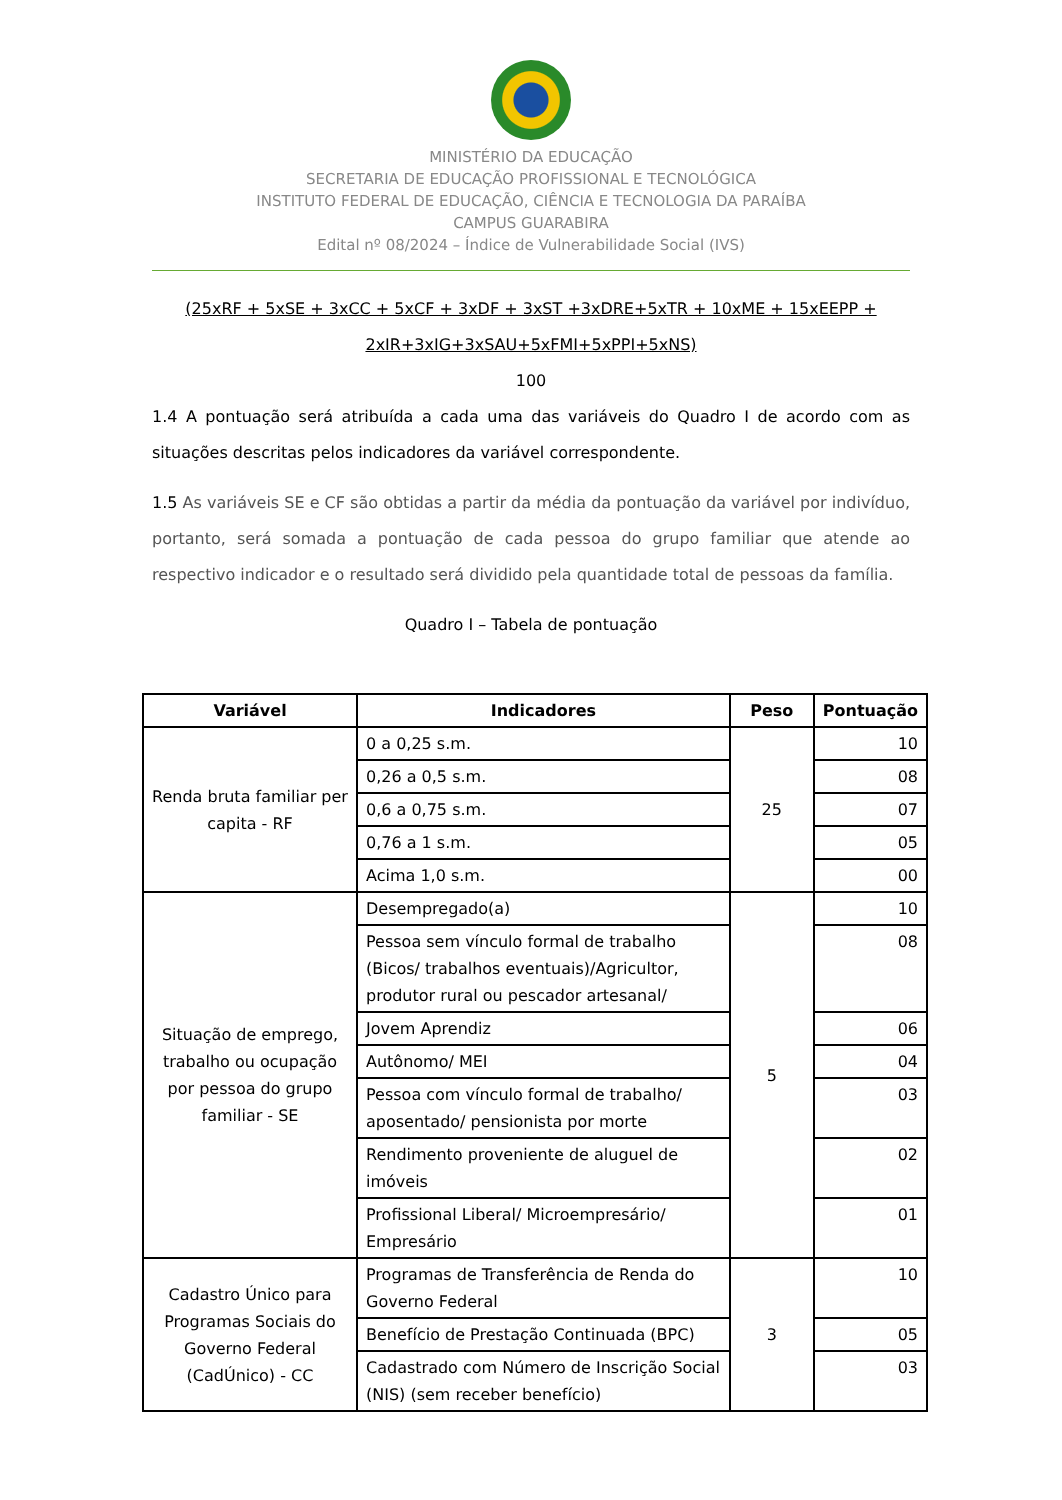MINISTÉRIO DA EDUCAÇÃO
SECRETARIA DE EDUCAÇÃO PROFISSIONAL E TECNOLÓGICA
INSTITUTO FEDERAL DE EDUCAÇÃO, CIÊNCIA E TECNOLOGIA DA PARAÍBA
CAMPUS GUARABIRA
Edital nº 08/2024 – Índice de Vulnerabilidade Social (IVS)
(25xRF + 5xSE + 3xCC + 5xCF + 3xDF + 3xST +3xDRE+5xTR + 10xME + 15xEEPP +
2xIR+3xIG+3xSAU+5xFMI+5xPPI+5xNS)
100
1.4 A pontuação será atribuída a cada uma das variáveis do Quadro I de acordo com as situações descritas pelos indicadores da variável correspondente.
1.5 As variáveis SE e CF são obtidas a partir da média da pontuação da variável por indivíduo, portanto, será somada a pontuação de cada pessoa do grupo familiar que atende ao respectivo indicador e o resultado será dividido pela quantidade total de pessoas da família.
Quadro I – Tabela de pontuação
| Variável | Indicadores | Peso | Pontuação |
| --- | --- | --- | --- |
| Renda bruta familiar per capita - RF | 0 a 0,25 s.m. | 25 | 10 |
| | 0,26 a 0,5 s.m. | | 08 |
| | 0,6 a 0,75 s.m. | | 07 |
| | 0,76 a 1 s.m. | | 05 |
| | Acima 1,0 s.m. | | 00 |
| Situação de emprego, trabalho ou ocupação por pessoa do grupo familiar - SE | Desempregado(a) | 5 | 10 |
| | Pessoa sem vínculo formal de trabalho (Bicos/ trabalhos eventuais)/Agricultor, produtor rural ou pescador artesanal/ | | 08 |
| | Jovem Aprendiz | | 06 |
| | Autônomo/ MEI | | 04 |
| | Pessoa com vínculo formal de trabalho/ aposentado/ pensionista por morte | | 03 |
| | Rendimento proveniente de aluguel de imóveis | | 02 |
| | Profissional Liberal/ Microempresário/ Empresário | | 01 |
| Cadastro Único para Programas Sociais do Governo Federal (CadÚnico) - CC | Programas de Transferência de Renda do Governo Federal | 3 | 10 |
| | Benefício de Prestação Continuada (BPC) | | 05 |
| | Cadastrado com Número de Inscrição Social (NIS) (sem receber benefício) | | 03 |